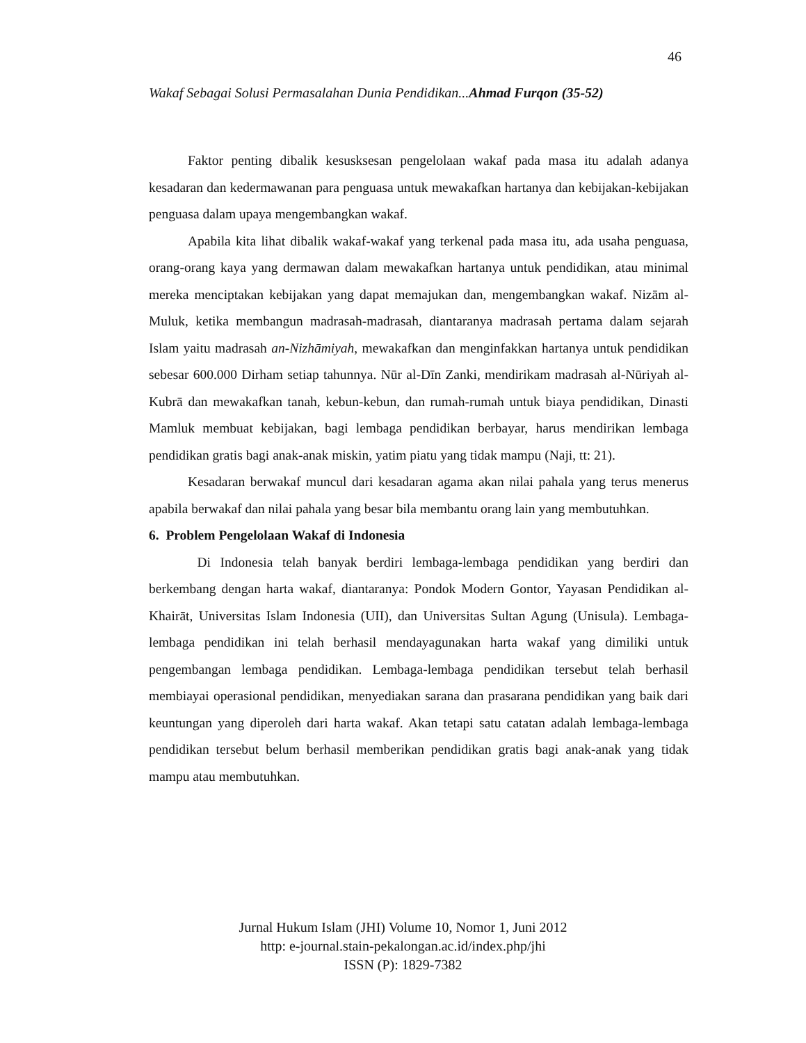46
Wakaf Sebagai Solusi Permasalahan Dunia Pendidikan...Ahmad Furqon (35-52)
Faktor penting dibalik kesusksesan pengelolaan wakaf pada masa itu adalah adanya kesadaran dan kedermawanan para penguasa untuk mewakafkan hartanya dan kebijakan-kebijakan penguasa dalam upaya mengembangkan wakaf.
Apabila kita lihat dibalik wakaf-wakaf yang terkenal pada masa itu, ada usaha penguasa, orang-orang kaya yang dermawan dalam mewakafkan hartanya untuk pendidikan, atau minimal mereka menciptakan kebijakan yang dapat memajukan dan, mengembangkan wakaf. Nizām al-Muluk, ketika membangun madrasah-madrasah, diantaranya madrasah pertama dalam sejarah Islam yaitu madrasah an-Nizhāmiyah, mewakafkan dan menginfakkan hartanya untuk pendidikan sebesar 600.000 Dirham setiap tahunnya. Nūr al-Dīn Zanki, mendirikam madrasah al-Nūriyah al-Kubrā dan mewakafkan tanah, kebun-kebun, dan rumah-rumah untuk biaya pendidikan, Dinasti Mamluk membuat kebijakan, bagi lembaga pendidikan berbayar, harus mendirikan lembaga pendidikan gratis bagi anak-anak miskin, yatim piatu yang tidak mampu (Naji, tt: 21).
Kesadaran berwakaf muncul dari kesadaran agama akan nilai pahala yang terus menerus apabila berwakaf dan nilai pahala yang besar bila membantu orang lain yang membutuhkan.
6. Problem Pengelolaan Wakaf di Indonesia
Di Indonesia telah banyak berdiri lembaga-lembaga pendidikan yang berdiri dan berkembang dengan harta wakaf, diantaranya: Pondok Modern Gontor, Yayasan Pendidikan al-Khairāt, Universitas Islam Indonesia (UII), dan Universitas Sultan Agung (Unisula). Lembaga-lembaga pendidikan ini telah berhasil mendayagunakan harta wakaf yang dimiliki untuk pengembangan lembaga pendidikan. Lembaga-lembaga pendidikan tersebut telah berhasil membiayai operasional pendidikan, menyediakan sarana dan prasarana pendidikan yang baik dari keuntungan yang diperoleh dari harta wakaf. Akan tetapi satu catatan adalah lembaga-lembaga pendidikan tersebut belum berhasil memberikan pendidikan gratis bagi anak-anak yang tidak mampu atau membutuhkan.
Jurnal Hukum Islam (JHI) Volume 10, Nomor 1, Juni 2012
http: e-journal.stain-pekalongan.ac.id/index.php/jhi
ISSN (P): 1829-7382